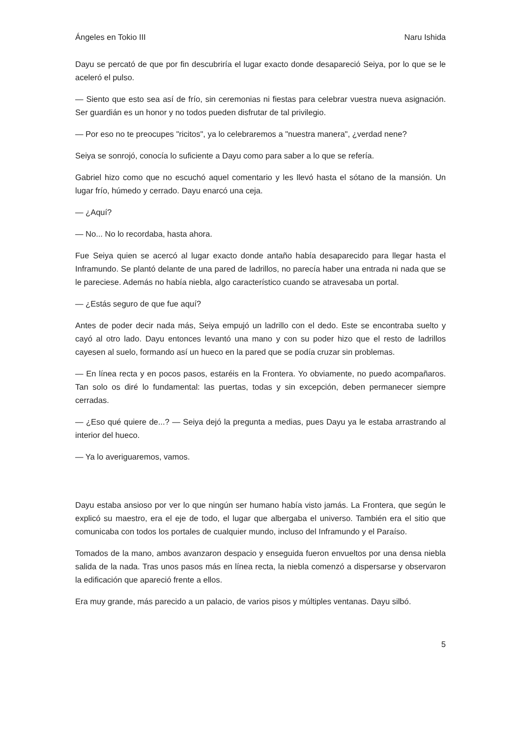Ángeles en Tokio III Naru Ishida
Dayu se percató de que por fin descubriría el lugar exacto donde desapareció Seiya, por lo que se le aceleró el pulso.
— Siento que esto sea así de frío, sin ceremonias ni fiestas para celebrar vuestra nueva asignación. Ser guardián es un honor y no todos pueden disfrutar de tal privilegio.
— Por eso no te preocupes "ricitos", ya lo celebraremos a "nuestra manera", ¿verdad nene?
Seiya se sonrojó, conocía lo suficiente a Dayu como para saber a lo que se refería.
Gabriel hizo como que no escuchó aquel comentario y les llevó hasta el sótano de la mansión. Un lugar frío, húmedo y cerrado. Dayu enarcó una ceja.
— ¿Aquí?
— No... No lo recordaba, hasta ahora.
Fue Seiya quien se acercó al lugar exacto donde antaño había desaparecido para llegar hasta el Inframundo. Se plantó delante de una pared de ladrillos, no parecía haber una entrada ni nada que se le pareciese. Además no había niebla, algo característico cuando se atravesaba un portal.
— ¿Estás seguro de que fue aquí?
Antes de poder decir nada más, Seiya empujó un ladrillo con el dedo. Este se encontraba suelto y cayó al otro lado. Dayu entonces levantó una mano y con su poder hizo que el resto de ladrillos cayesen al suelo, formando así un hueco en la pared que se podía cruzar sin problemas.
— En línea recta y en pocos pasos, estaréis en la Frontera. Yo obviamente, no puedo acompañaros. Tan solo os diré lo fundamental: las puertas, todas y sin excepción, deben permanecer siempre cerradas.
— ¿Eso qué quiere de...? — Seiya dejó la pregunta a medias, pues Dayu ya le estaba arrastrando al interior del hueco.
— Ya lo averiguaremos, vamos.
Dayu estaba ansioso por ver lo que ningún ser humano había visto jamás. La Frontera, que según le explicó su maestro, era el eje de todo, el lugar que albergaba el universo. También era el sitio que comunicaba con todos los portales de cualquier mundo, incluso del Inframundo y el Paraíso.
Tomados de la mano, ambos avanzaron despacio y enseguida fueron envueltos por una densa niebla salida de la nada. Tras unos pasos más en línea recta, la niebla comenzó a dispersarse y observaron la edificación que apareció frente a ellos.
Era muy grande, más parecido a un palacio, de varios pisos y múltiples ventanas. Dayu silbó.
5